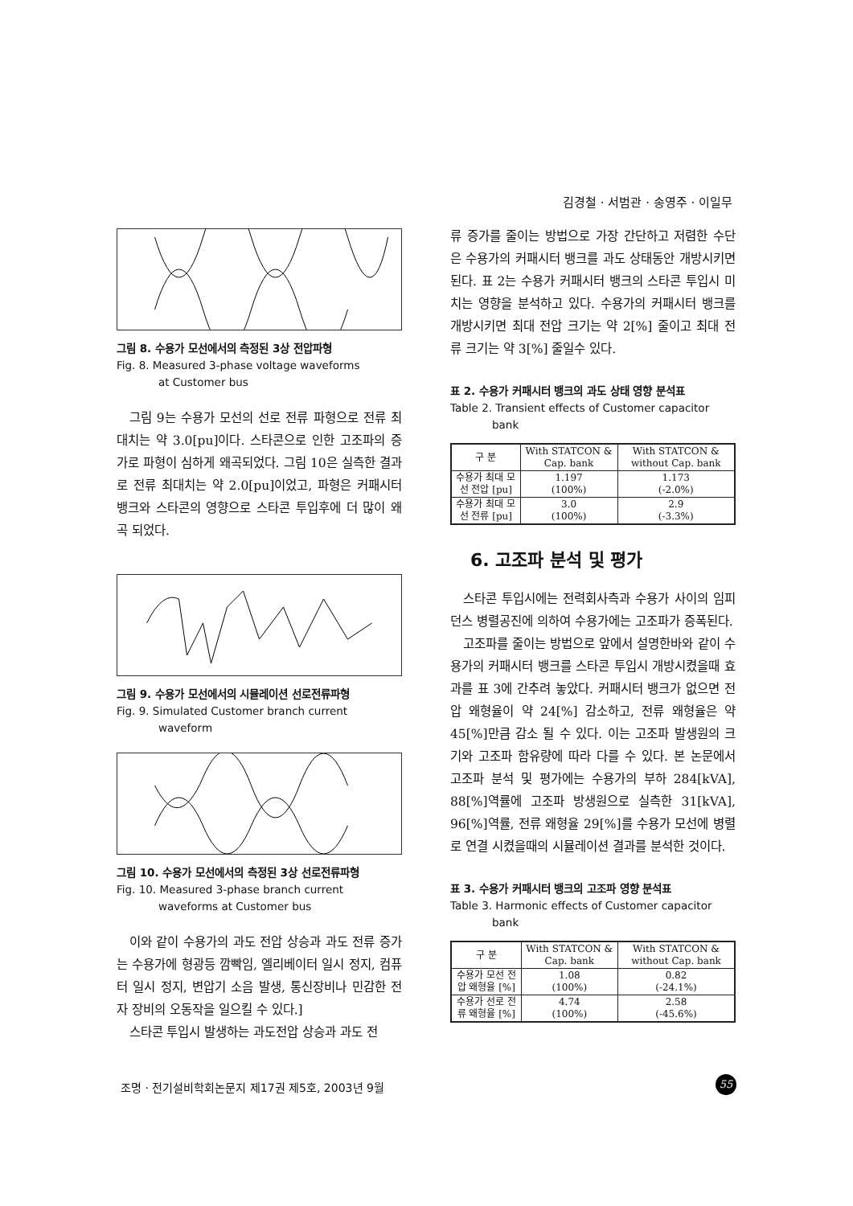김경철 · 서범관 · 송영주 · 이일무
그림 8. 수용가 모선에서의 측정된 3상 전압파형
Fig. 8. Measured 3-phase voltage waveforms
at Customer bus
그림 9는 수용가 모선의 선로 전류 파형으로 전류 최대치는 약 3.0[pu]이다. 스타콘으로 인한 고조파의 증가로 파형이 심하게 왜곡되었다. 그림 10은 실측한 결과로 전류 최대치는 약 2.0[pu]이었고, 파형은 커패시터 뱅크와 스타콘의 영향으로 스타콘 투입후에 더 많이 왜곡 되었다.
그림 9. 수용가 모선에서의 시뮬레이션 선로전류파형
Fig. 9. Simulated Customer branch current
waveform
그림 10. 수용가 모선에서의 측정된 3상 선로전류파형
Fig. 10. Measured 3-phase branch current
waveforms at Customer bus
이와 같이 수용가의 과도 전압 상승과 과도 전류 증가는 수용가에 형광등 깜빡임, 엘리베이터 일시 정지, 컴퓨터 일시 정지, 변압기 소음 발생, 통신장비나 민감한 전자 장비의 오동작을 일으킬 수 있다.]
스타콘 투입시 발생하는 과도전압 상승과 과도 전
류 증가를 줄이는 방법으로 가장 간단하고 저렴한 수단은 수용가의 커패시터 뱅크를 과도 상태동안 개방시키면 된다. 표 2는 수용가 커패시터 뱅크의 스타콘 투입시 미치는 영향을 분석하고 있다. 수용가의 커패시터 뱅크를 개방시키면 최대 전압 크기는 약 2[%] 줄이고 최대 전류 크기는 약 3[%] 줄일수 있다.
표 2. 수용가 커패시터 뱅크의 과도 상태 영향 분석표
Table 2. Transient effects of Customer capacitor
bank
| 구 분 | With STATCON & Cap. bank | With STATCON & without Cap. bank |
| --- | --- | --- |
| 수용가 최대 모선 전압 [pu] | 1.197 (100%) | 1.173 (-2.0%) |
| 수용가 최대 모선 전류 [pu] | 3.0 (100%) | 2.9 (-3.3%) |
6. 고조파 분석 및 평가
스타콘 투입시에는 전력회사측과 수용가 사이의 임피던스 병렬공진에 의하여 수용가에는 고조파가 증폭된다.
고조파를 줄이는 방법으로 앞에서 설명한바와 같이 수용가의 커패시터 뱅크를 스타콘 투입시 개방시켰을때 효과를 표 3에 간추려 놓았다. 커패시터 뱅크가 없으면 전압 왜형율이 약 24[%] 감소하고, 전류 왜형율은 약 45[%]만큼 감소 될 수 있다. 이는 고조파 발생원의 크기와 고조파 함유량에 따라 다를 수 있다. 본 논문에서 고조파 분석 및 평가에는 수용가의 부하 284[kVA], 88[%]역률에 고조파 방생원으로 실측한 31[kVA], 96[%]역률, 전류 왜형율 29[%]를 수용가 모선에 병렬로 연결 시켰을때의 시뮬레이션 결과를 분석한 것이다.
표 3. 수용가 커패시터 뱅크의 고조파 영향 분석표
Table 3. Harmonic effects of Customer capacitor
bank
| 구 분 | With STATCON & Cap. bank | With STATCON & without Cap. bank |
| --- | --- | --- |
| 수용가 모선 전압 왜형율 [%] | 1.08 (100%) | 0.82 (-24.1%) |
| 수용가 선로 전류 왜형율 [%] | 4.74 (100%) | 2.58 (-45.6%) |
조명 · 전기설비학회논문지 제17권 제5호, 2003년 9월
55